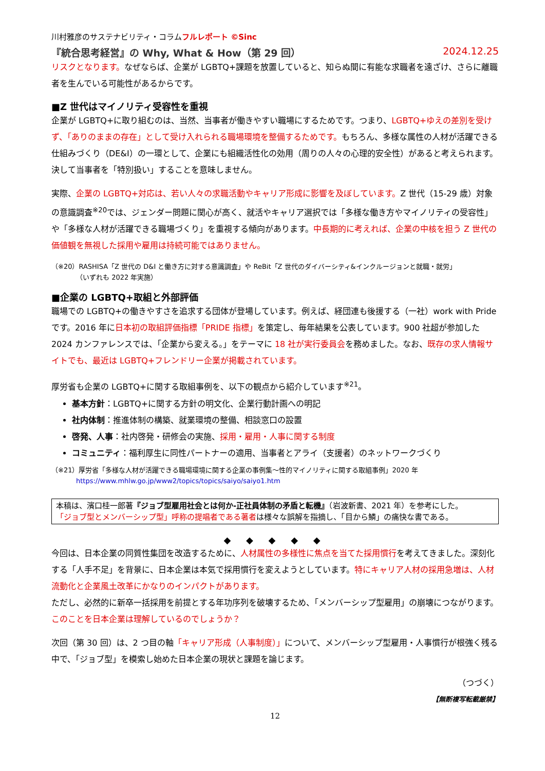川村雅彦のサステナビリティ・コラムフルレポート ©Sinc
『統合思考経営』の Why, What & How（第 29 回） 2024.12.25
リスクとなります。なぜならば、企業が LGBTQ+課題を放置していると、知らぬ間に有能な求職者を遠ざけ、さらに離職者を生んでいる可能性があるからです。
■Z 世代はマイノリティ受容性を重視
企業が LGBTQ+に取り組むのは、当然、当事者が働きやすい職場にするためです。つまり、LGBTQ+ゆえの差別を受けず、「ありのままの存在」として受け入れられる職場環境を整備するためです。もちろん、多様な属性の人材が活躍できる仕組みづくり（DE&I）の一環として、企業にも組織活性化の効用（周りの人々の心理的安全性）があると考えられます。決して当事者を「特別扱い」することを意味しません。
実際、企業の LGBTQ+対応は、若い人々の求職活動やキャリア形成に影響を及ぼしています。Z 世代（15-29 歳）対象の意識調査<sup>※20</sup>では、ジェンダー問題に関心が高く、就活やキャリア選択では「多様な働き方やマイノリティの受容性」や「多様な人材が活躍できる職場づくり」を重視する傾向があります。中長期的に考えれば、企業の中核を担う Z 世代の価値観を無視した採用や雇用は持続可能ではありません。
（※20）RASHISA「Z 世代の D&I と働き方に対する意識調査」や ReBit「Z 世代のダイバーシティ&インクルージョンと就職・就労」
（いずれも 2022 年実施）
■企業の LGBTQ+取組と外部評価
職場での LGBTQ+の働きやすさを追求する団体が登場しています。例えば、経団連も後援する（一社）work with Pride です。2016 年に日本初の取組評価指標「PRIDE 指標」を策定し、毎年結果を公表しています。900 社超が参加した 2024 カンファレンスでは、「企業から変える。」をテーマに 18 社が実行委員会を務めました。なお、既存の求人情報サイトでも、最近は LGBTQ+フレンドリー企業が掲載されています。
厚労省も企業の LGBTQ+に関する取組事例を、以下の観点から紹介しています<sup>※21</sup>。
基本方針：LGBTQ+に関する方針の明文化、企業行動計画への明記
社内体制：推進体制の構築、就業環境の整備、相談窓口の設置
啓発、人事：社内啓発・研修会の実施、採用・雇用・人事に関する制度
コミュニティ：福利厚生に同性パートナーの適用、当事者とアライ（支援者）のネットワークづくり
（※21）厚労省「多様な人材が活躍できる職場環境に関する企業の事例集～性的マイノリティに関する取組事例」2020 年
https://www.mhlw.go.jp/www2/topics/topics/saiyo/saiyo1.htm
本稿は、濱口桂一郎著『ジョブ型雇用社会とは何か-正社員体制の矛盾と転機』（岩波新書、2021 年）を参考にした。
「ジョブ型とメンバーシップ型」呼称の提唱者である著者は様々な誤解を指摘し、「目から鱗」の痛快な書である。
◆ ◆ ◆ ◆ ◆
今回は、日本企業の同質性集団を改造するために、人材属性の多様性に焦点を当てた採用慣行を考えてきました。深刻化する「人手不足」を背景に、日本企業は本気で採用慣行を変えようとしています。特にキャリア人材の採用急増は、人材流動化と企業風土改革にかなりのインパクトがあります。
ただし、必然的に新卒一括採用を前提とする年功序列を破壊するため、「メンバーシップ型雇用」の崩壊につながります。このことを日本企業は理解しているのでしょうか？
次回（第 30 回）は、2 つ目の軸「キャリア形成（人事制度）」について、メンバーシップ型雇用・人事慣行が根強く残る中で、「ジョブ型」を模索し始めた日本企業の現状と課題を論じます。
（つづく）
【無断複写転載厳禁】
12